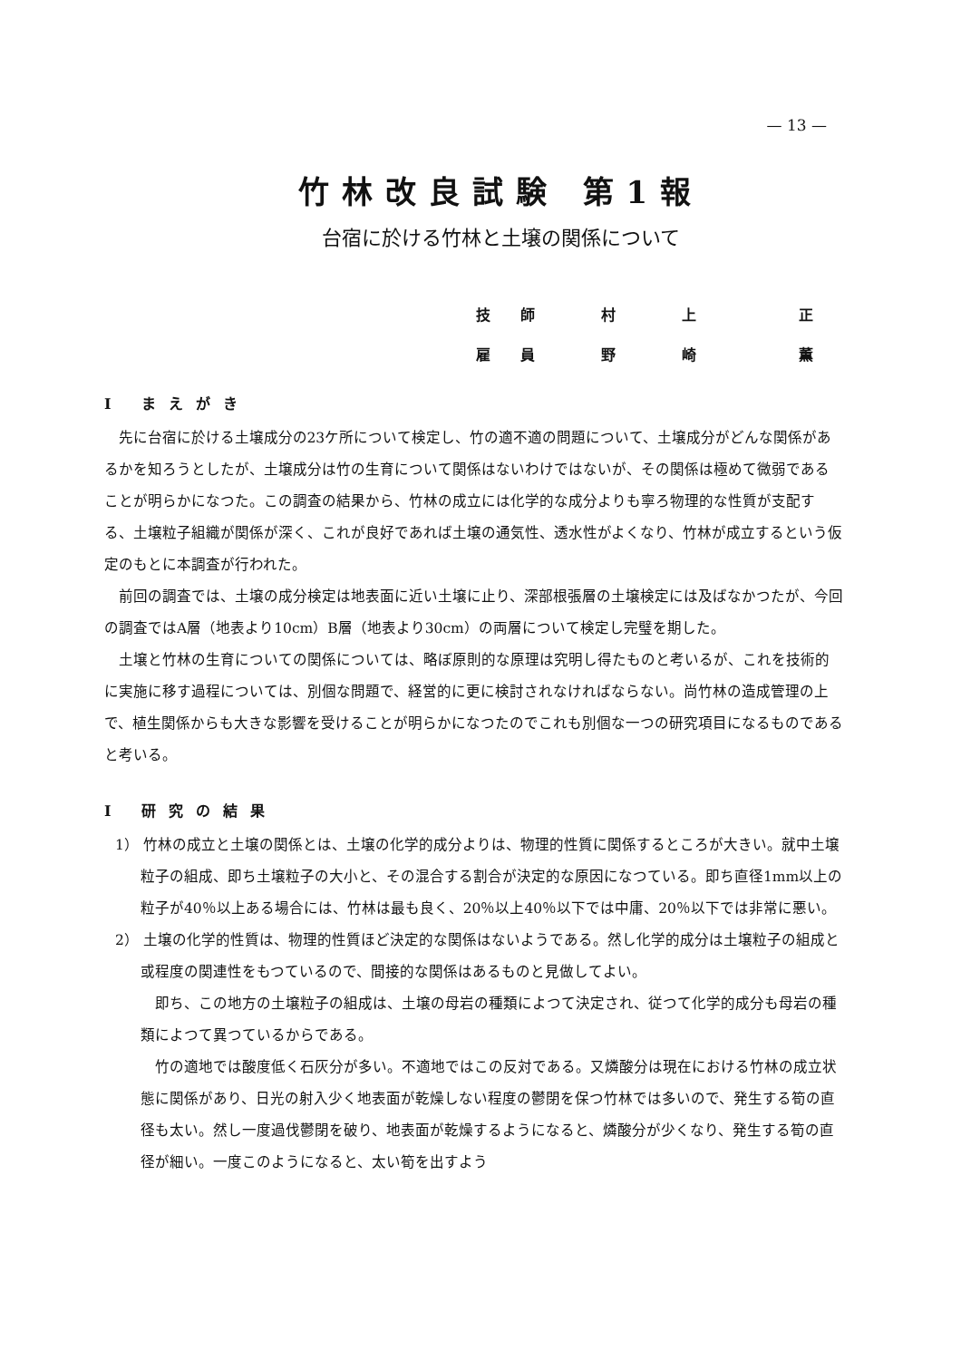— 13 —
竹林改良試験 第1報
台宿に於ける竹林と土壌の関係について
技 師 村 上 正
雇 員 野 崎 薫
I まえがき
先に台宿に於ける土壌成分の23ケ所について検定し、竹の適不適の問題について、土壌成分がどんな関係があるかを知ろうとしたが、土壌成分は竹の生育について関係はないわけではないが、その関係は極めて微弱であることが明らかになつた。この調査の結果から、竹林の成立には化学的な成分よりも寧ろ物理的な性質が支配する、土壌粒子組織が関係が深く、これが良好であれば土壌の通気性、透水性がよくなり、竹林が成立するという仮定のもとに本調査が行われた。
前回の調査では、土壌の成分検定は地表面に近い土壌に止り、深部根張層の土壌検定には及ばなかつたが、今回の調査ではA層（地表より10cm）B層（地表より30cm）の両層について検定し完璧を期した。
土壌と竹林の生育についての関係については、略ぼ原則的な原理は究明し得たものと考いるが、これを技術的に実施に移す過程については、別個な問題で、経営的に更に検討されなければならない。尚竹林の造成管理の上で、植生関係からも大きな影響を受けることが明らかになつたのでこれも別個な一つの研究項目になるものであると考いる。
I 研究の結果
1） 竹林の成立と土壌の関係とは、土壌の化学的成分よりは、物理的性質に関係するところが大きい。就中土壌粒子の組成、即ち土壌粒子の大小と、その混合する割合が決定的な原因になつている。即ち直径1mm以上の粒子が40％以上ある場合には、竹林は最も良く、20％以上40％以下では中庸、20％以下では非常に悪い。
2） 土壌の化学的性質は、物理的性質ほど決定的な関係はないようである。然し化学的成分は土壌粒子の組成と或程度の関連性をもつているので、間接的な関係はあるものと見做してよい。
即ち、この地方の土壌粒子の組成は、土壌の母岩の種類によつて決定され、従つて化学的成分も母岩の種類によつて異つているからである。
竹の適地では酸度低く石灰分が多い。不適地ではこの反対である。又燐酸分は現在における竹林の成立状態に関係があり、日光の射入少く地表面が乾燥しない程度の鬱閉を保つ竹林では多いので、発生する筍の直径も太い。然し一度過伐鬱閉を破り、地表面が乾燥するようになると、燐酸分が少くなり、発生する筍の直径が細い。一度このようになると、太い筍を出すよう